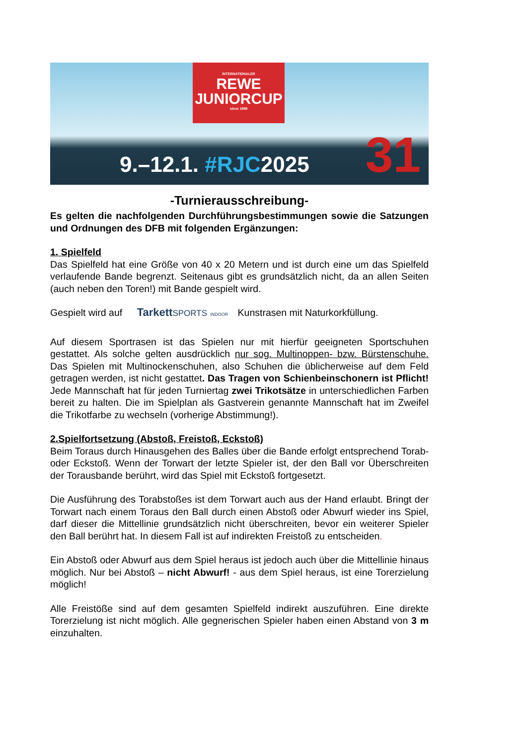INTERNATIONALER
REWE
JUNIORCUP
since 1989
9.–12.1. #RJC2025 31
-Turnierausschreibung-
Es gelten die nachfolgenden Durchführungsbestimmungen sowie die Satzungen und Ordnungen des DFB mit folgenden Ergänzungen:
1. Spielfeld
Das Spielfeld hat eine Größe von 40 x 20 Metern und ist durch eine um das Spielfeld verlaufende Bande begrenzt. Seitenaus gibt es grundsätzlich nicht, da an allen Seiten (auch neben den Toren!) mit Bande gespielt wird.
Gespielt wird auf TarkettSPORTS INDOOR Kunstrasen mit Naturkorkfüllung.
Auf diesem Sportrasen ist das Spielen nur mit hierfür geeigneten Sportschuhen gestattet. Als solche gelten ausdrücklich nur sog. Multinoppen- bzw. Bürstenschuhe. Das Spielen mit Multinockenschuhen, also Schuhen die üblicherweise auf dem Feld getragen werden, ist nicht gestattet. Das Tragen von Schienbeinschonern ist Pflicht! Jede Mannschaft hat für jeden Turniertag zwei Trikotsätze in unterschiedlichen Farben bereit zu halten. Die im Spielplan als Gastverein genannte Mannschaft hat im Zweifel die Trikotfarbe zu wechseln (vorherige Abstimmung!).
2.Spielfortsetzung (Abstoß, Freistoß, Eckstoß)
Beim Toraus durch Hinausgehen des Balles über die Bande erfolgt entsprechend Torab- oder Eckstoß. Wenn der Torwart der letzte Spieler ist, der den Ball vor Überschreiten der Torausbande berührt, wird das Spiel mit Eckstoß fortgesetzt.
Die Ausführung des Torabstoßes ist dem Torwart auch aus der Hand erlaubt. Bringt der Torwart nach einem Toraus den Ball durch einen Abstoß oder Abwurf wieder ins Spiel, darf dieser die Mittellinie grundsätzlich nicht überschreiten, bevor ein weiterer Spieler den Ball berührt hat. In diesem Fall ist auf indirekten Freistoß zu entscheiden.
Ein Abstoß oder Abwurf aus dem Spiel heraus ist jedoch auch über die Mittellinie hinaus möglich. Nur bei Abstoß – nicht Abwurf! - aus dem Spiel heraus, ist eine Torerzielung möglich!
Alle Freistöße sind auf dem gesamten Spielfeld indirekt auszuführen. Eine direkte Torerzielung ist nicht möglich. Alle gegnerischen Spieler haben einen Abstand von 3 m einzuhalten.